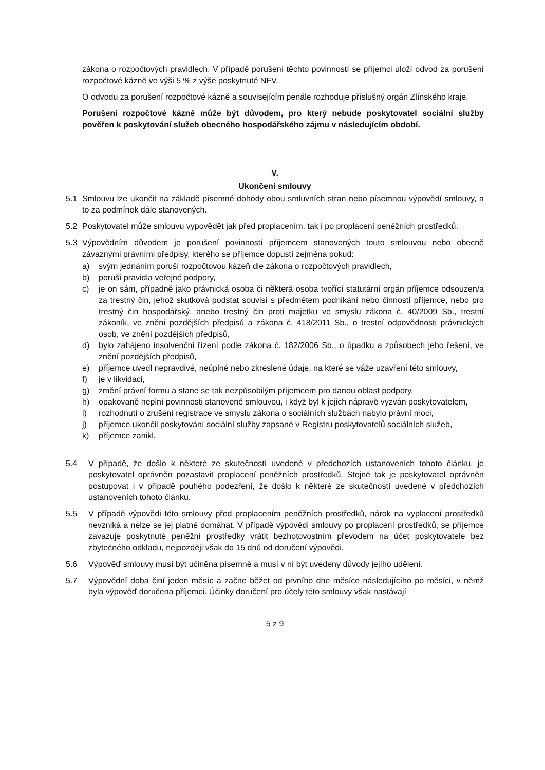zákona o rozpočtových pravidlech. V případě porušení těchto povinností se příjemci uloží odvod za porušení rozpočtové kázně ve výši 5 % z výše poskytnuté NFV.
O odvodu za porušení rozpočtové kázně a souvisejícím penále rozhoduje příslušný orgán Zlínského kraje.
Porušení rozpočtové kázně může být důvodem, pro který nebude poskytovatel sociální služby pověřen k poskytování služeb obecného hospodářského zájmu v následujícím období.
V.
Ukončení smlouvy
5.1 Smlouvu lze ukončit na základě písemné dohody obou smluvních stran nebo písemnou výpovědí smlouvy, a to za podmínek dále stanovených.
5.2 Poskytovatel může smlouvu vypovědět jak před proplacením, tak i po proplacení peněžních prostředků.
5.3 Výpovědním důvodem je porušení povinností příjemcem stanovených touto smlouvou nebo obecně závaznými právními předpisy, kterého se příjemce dopustí zejména pokud:
a) svým jednáním poruší rozpočtovou kázeň dle zákona o rozpočtových pravidlech,
b) poruší pravidla veřejné podpory,
c) je on sám, případně jako právnická osoba či některá osoba tvořící statutární orgán příjemce odsouzen/a za trestný čin, jehož skutková podstat souvisí s předmětem podnikání nebo činností příjemce, nebo pro trestný čin hospodářský, anebo trestný čin proti majetku ve smyslu zákona č. 40/2009 Sb., trestní zákoník, ve znění pozdějších předpisů a zákona č. 418/2011 Sb., o trestní odpovědnosti právnických osob, ve znění pozdějších předpisů,
d) bylo zahájeno insolvenční řízení podle zákona č. 182/2006 Sb., o úpadku a způsobech jeho řešení, ve znění pozdějších předpisů,
e) příjemce uvedl nepravdivé, neúplné nebo zkreslené údaje, na které se váže uzavření této smlouvy,
f) je v likvidaci,
g) změní právní formu a stane se tak nezpůsobilým příjemcem pro danou oblast podpory,
h) opakovaně neplní povinnosti stanovené smlouvou, i když byl k jejich nápravě vyzván poskytovatelem,
i) rozhodnutí o zrušení registrace ve smyslu zákona o sociálních službách nabylo právní moci,
j) příjemce ukončil poskytování sociální služby zapsané v Registru poskytovatelů sociálních služeb,
k) příjemce zanikl.
5.4 V případě, že došlo k některé ze skutečností uvedené v předchozích ustanoveních tohoto článku, je poskytovatel oprávněn pozastavit proplacení peněžních prostředků. Stejně tak je poskytovatel oprávněn postupovat i v případě pouhého podezření, že došlo k některé ze skutečností uvedené v předchozích ustanoveních tohoto článku.
5.5 V případě výpovědi této smlouvy před proplacením peněžních prostředků, nárok na vyplacení prostředků nevzniká a nelze se jej platně domáhat. V případě výpovědi smlouvy po proplacení prostředků, se příjemce zavazuje poskytnuté peněžní prostředky vrátit bezhotovostním převodem na účet poskytovatele bez zbytečného odkladu, nejpozději však do 15 dnů od doručení výpovědi.
5.6 Výpověď smlouvy musí být učiněna písemně a musí v ní být uvedeny důvody jejího udělení.
5.7 Výpovědní doba činí jeden měsíc a začne běžet od prvního dne měsíce následujícího po měsíci, v němž byla výpověď doručena příjemci. Účinky doručení pro účely této smlouvy však nastávají
5 z 9